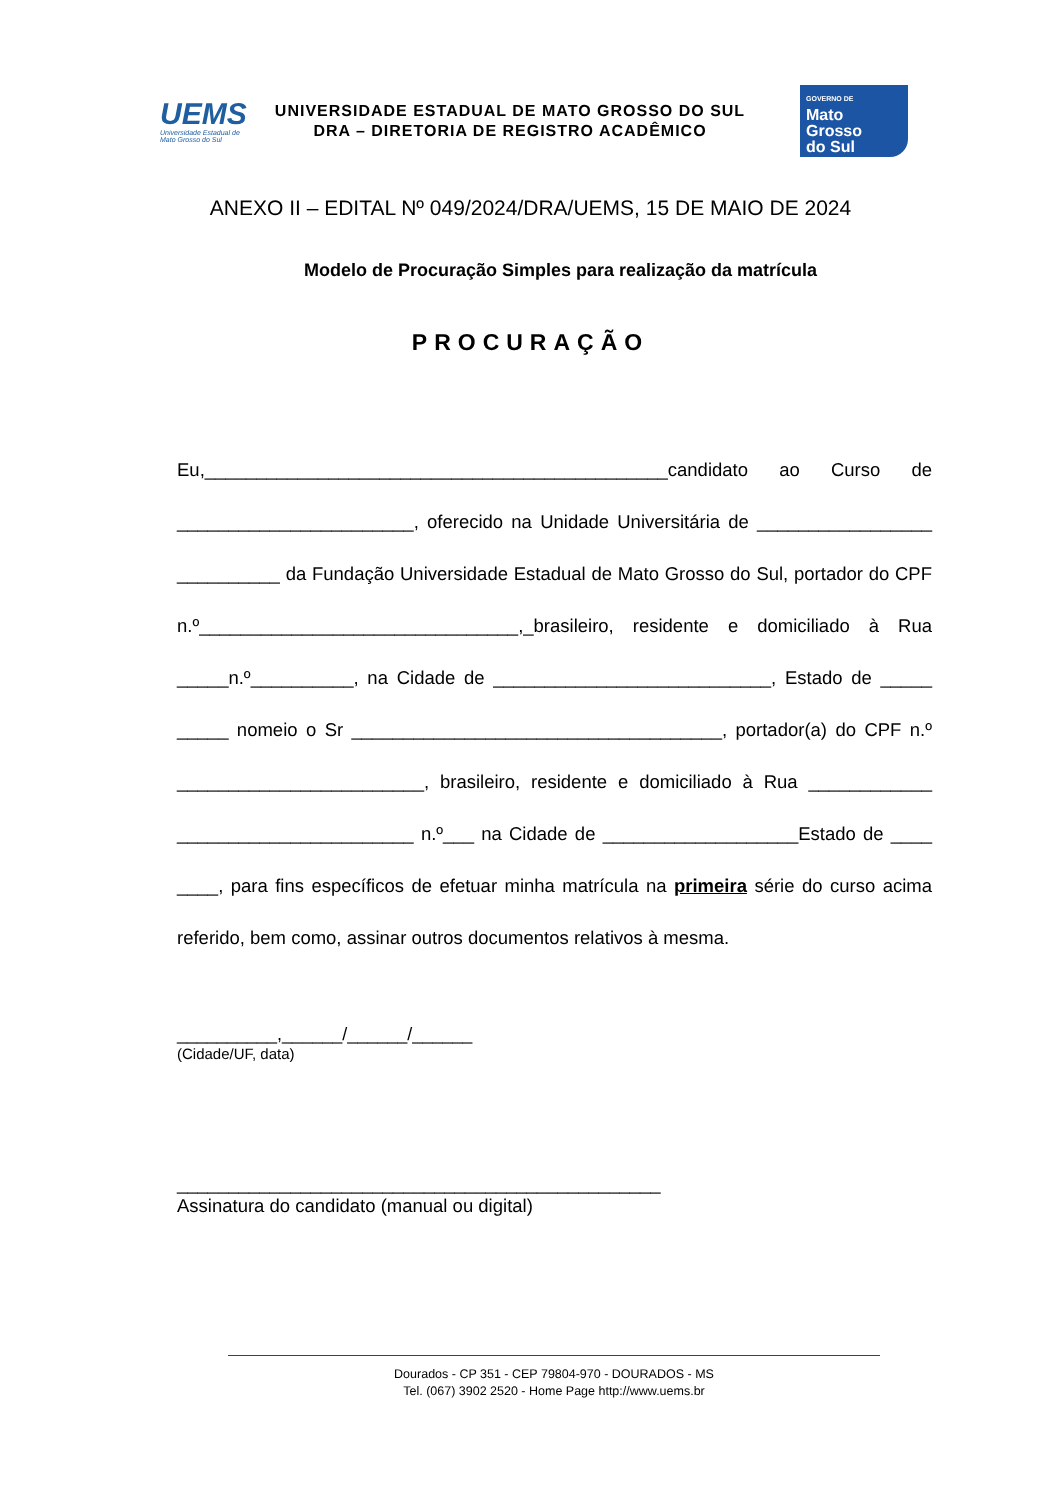UEMS
Universidade Estadual de Mato Grosso do Sul
UNIVERSIDADE ESTADUAL DE MATO GROSSO DO SUL
DRA – DIRETORIA DE REGISTRO ACADÊMICO
GOVERNO DE
Mato
Grosso
do Sul
ANEXO II – EDITAL Nº 049/2024/DRA/UEMS, 15 DE MAIO DE 2024
Modelo de Procuração Simples para realização da matrícula
PROCURAÇÃO
Eu,_____________________________________________candidato ao Curso de _______________________, oferecido na Unidade Universitária de _________________ __________ da Fundação Universidade Estadual de Mato Grosso do Sul, portador do CPF n.º_______________________________,_brasileiro, residente e domiciliado à Rua _____n.º__________, na Cidade de ___________________________, Estado de _____ _____ nomeio o Sr ____________________________________, portador(a) do CPF n.º ________________________, brasileiro, residente e domiciliado à Rua ____________ _______________________ n.º___ na Cidade de ___________________Estado de ____ ____, para fins específicos de efetuar minha matrícula na primeira série do curso acima referido, bem como, assinar outros documentos relativos à mesma.
__________,______/______/______
(Cidade/UF, data)
_______________________________________________
Assinatura do candidato (manual ou digital)
Dourados - CP 351 - CEP 79804-970 - DOURADOS - MS
Tel. (067) 3902 2520 - Home Page http://www.uems.br